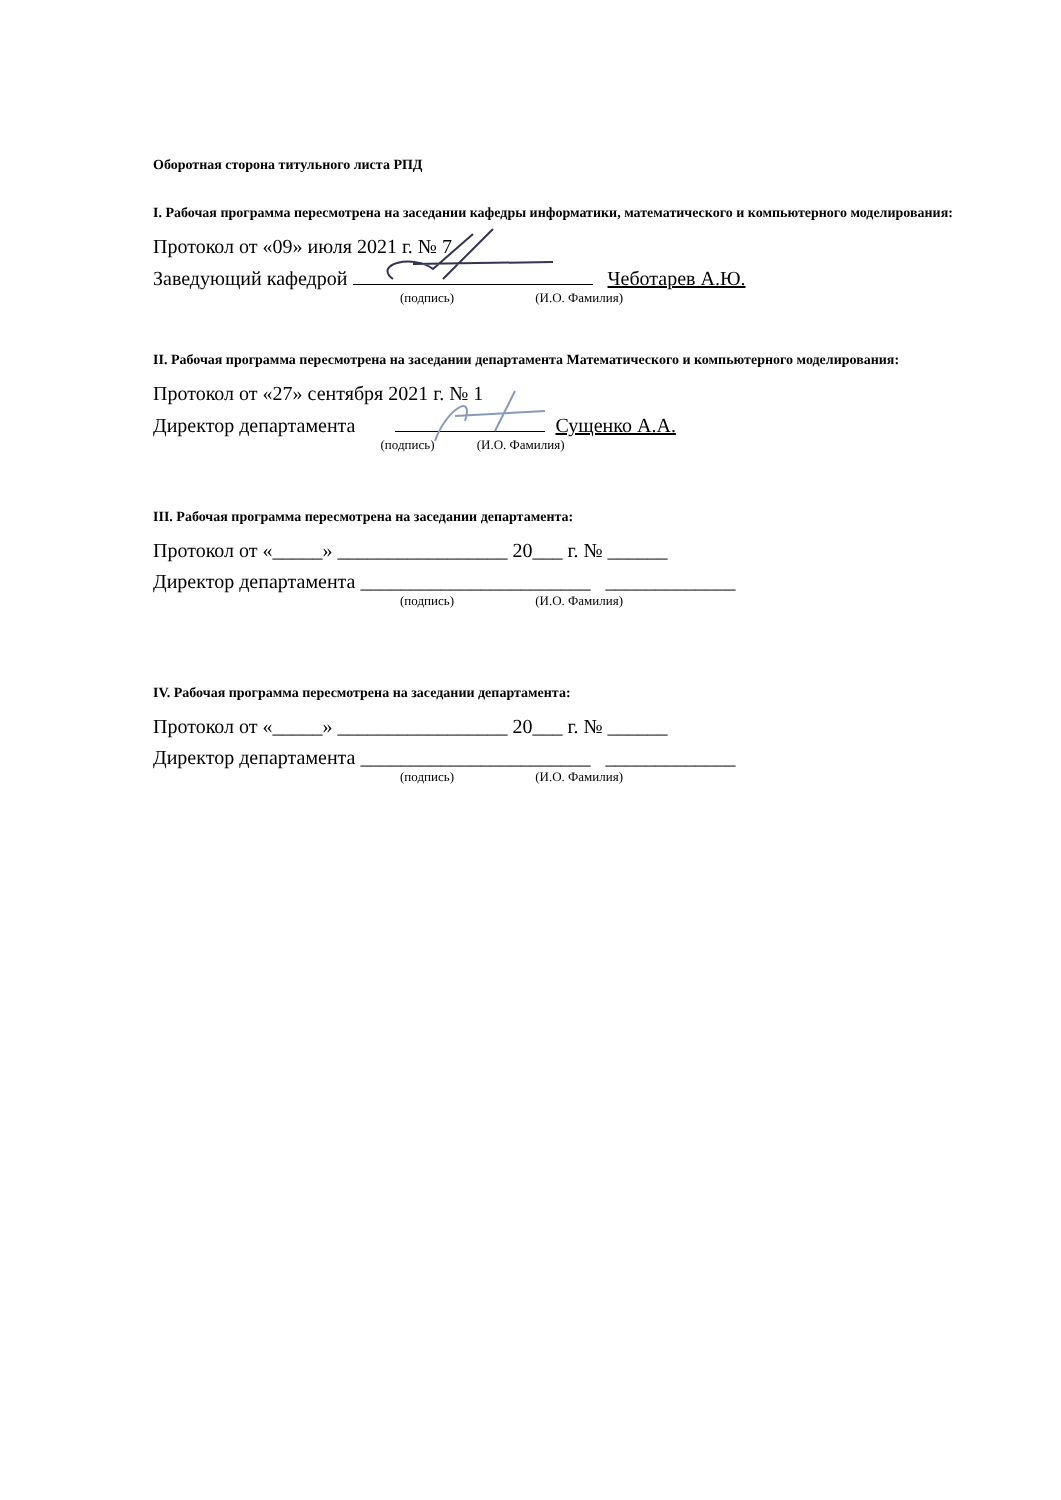Оборотная сторона титульного листа РПД
I. Рабочая программа пересмотрена на заседании кафедры информатики, математического и компьютерного моделирования:
Протокол от «09» июля 2021 г. № 7
Заведующий кафедрой Чеботарев А.Ю.
(подпись) (И.О. Фамилия)
II. Рабочая программа пересмотрена на заседании департамента Математического и компьютерного моделирования:
Протокол от «27» сентября 2021 г. № 1
Директор департамента Сущенко А.А.
(подпись) (И.О. Фамилия)
III. Рабочая программа пересмотрена на заседании департамента:
Протокол от «_____» _________________ 20___ г. № ______
Директор департамента _______________________ _____________
(подпись) (И.О. Фамилия)
IV. Рабочая программа пересмотрена на заседании департамента:
Протокол от «_____» _________________ 20___ г. № ______
Директор департамента _______________________ _____________
(подпись) (И.О. Фамилия)